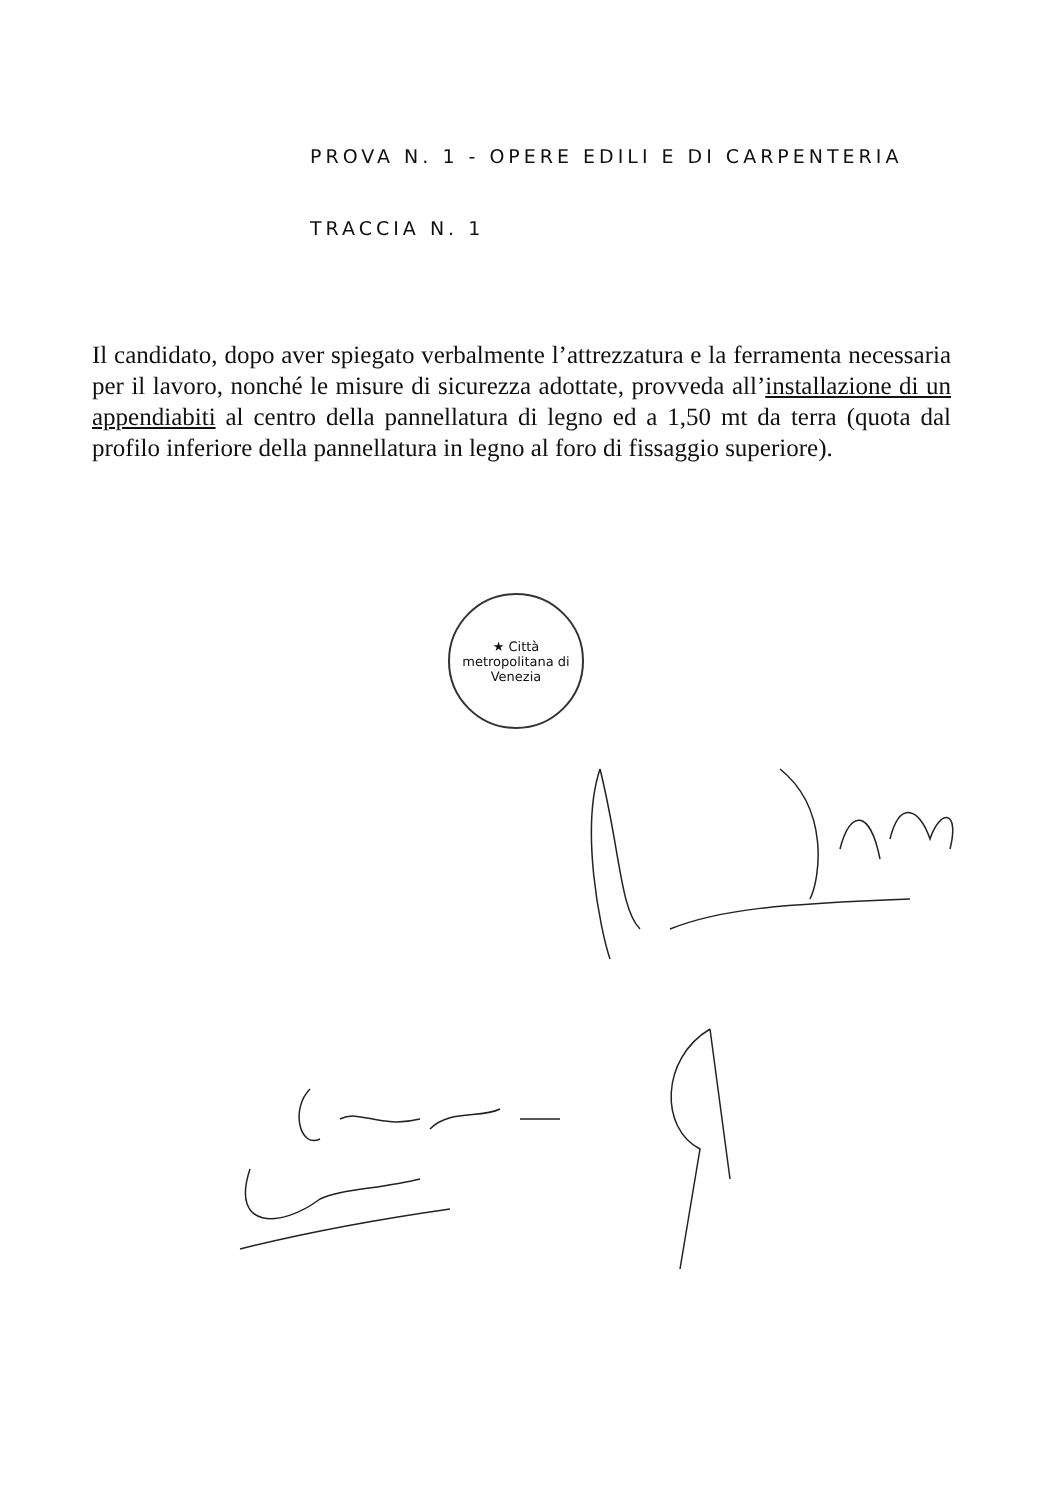PROVA N. 1 - OPERE EDILI E DI CARPENTERIA
TRACCIA N. 1
Il candidato, dopo aver spiegato verbalmente l’attrezzatura e la ferramenta necessaria per il lavoro, nonché le misure di sicurezza adottate, provveda all’installazione di un appendiabiti al centro della pannellatura di legno ed a 1,50 mt da terra (quota dal profilo inferiore della pannellatura in legno al foro di fissaggio superiore).
★ Città metropolitana di Venezia